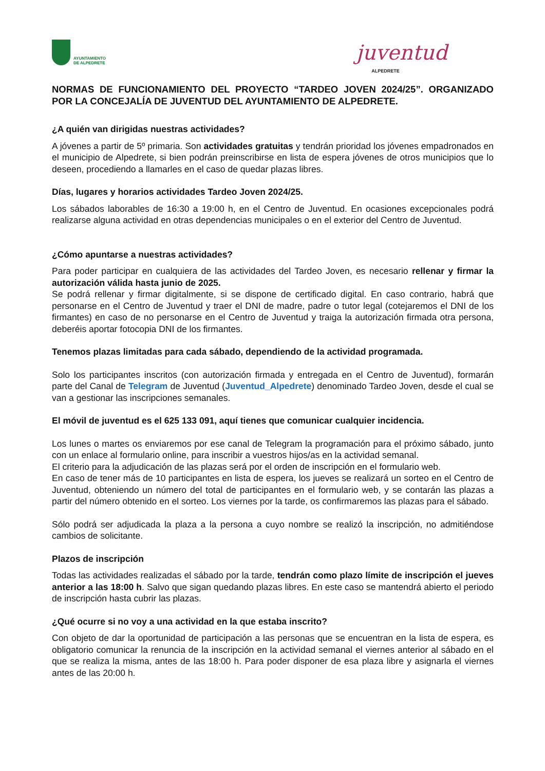AYUNTAMIENTO
DE ALPEDRETE
juventud ALPEDRETE
NORMAS DE FUNCIONAMIENTO DEL PROYECTO “TARDEO JOVEN 2024/25”. ORGANIZADO POR LA CONCEJALÍA DE JUVENTUD DEL AYUNTAMIENTO DE ALPEDRETE.
¿A quién van dirigidas nuestras actividades?
A jóvenes a partir de 5º primaria. Son actividades gratuitas y tendrán prioridad los jóvenes empadronados en el municipio de Alpedrete, si bien podrán preinscribirse en lista de espera jóvenes de otros municipios que lo deseen, procediendo a llamarles en el caso de quedar plazas libres.
Días, lugares y horarios actividades Tardeo Joven 2024/25.
Los sábados laborables de 16:30 a 19:00 h, en el Centro de Juventud. En ocasiones excepcionales podrá realizarse alguna actividad en otras dependencias municipales o en el exterior del Centro de Juventud.
¿Cómo apuntarse a nuestras actividades?
Para poder participar en cualquiera de las actividades del Tardeo Joven, es necesario rellenar y firmar la autorización válida hasta junio de 2025.
Se podrá rellenar y firmar digitalmente, si se dispone de certificado digital. En caso contrario, habrá que personarse en el Centro de Juventud y traer el DNI de madre, padre o tutor legal (cotejaremos el DNI de los firmantes) en caso de no personarse en el Centro de Juventud y traiga la autorización firmada otra persona, deberéis aportar fotocopia DNI de los firmantes.
Tenemos plazas limitadas para cada sábado, dependiendo de la actividad programada.
Solo los participantes inscritos (con autorización firmada y entregada en el Centro de Juventud), formarán parte del Canal de Telegram de Juventud (Juventud_Alpedrete) denominado Tardeo Joven, desde el cual se van a gestionar las inscripciones semanales.
El móvil de juventud es el 625 133 091, aquí tienes que comunicar cualquier incidencia.
Los lunes o martes os enviaremos por ese canal de Telegram la programación para el próximo sábado, junto con un enlace al formulario online, para inscribir a vuestros hijos/as en la actividad semanal.
El criterio para la adjudicación de las plazas será por el orden de inscripción en el formulario web.
En caso de tener más de 10 participantes en lista de espera, los jueves se realizará un sorteo en el Centro de Juventud, obteniendo un número del total de participantes en el formulario web, y se contarán las plazas a partir del número obtenido en el sorteo. Los viernes por la tarde, os confirmaremos las plazas para el sábado.
Sólo podrá ser adjudicada la plaza a la persona a cuyo nombre se realizó la inscripción, no admitiéndose cambios de solicitante.
Plazos de inscripción
Todas las actividades realizadas el sábado por la tarde, tendrán como plazo límite de inscripción el jueves anterior a las 18:00 h. Salvo que sigan quedando plazas libres. En este caso se mantendrá abierto el periodo de inscripción hasta cubrir las plazas.
¿Qué ocurre si no voy a una actividad en la que estaba inscrito?
Con objeto de dar la oportunidad de participación a las personas que se encuentran en la lista de espera, es obligatorio comunicar la renuncia de la inscripción en la actividad semanal el viernes anterior al sábado en el que se realiza la misma, antes de las 18:00 h. Para poder disponer de esa plaza libre y asignarla el viernes antes de las 20:00 h.